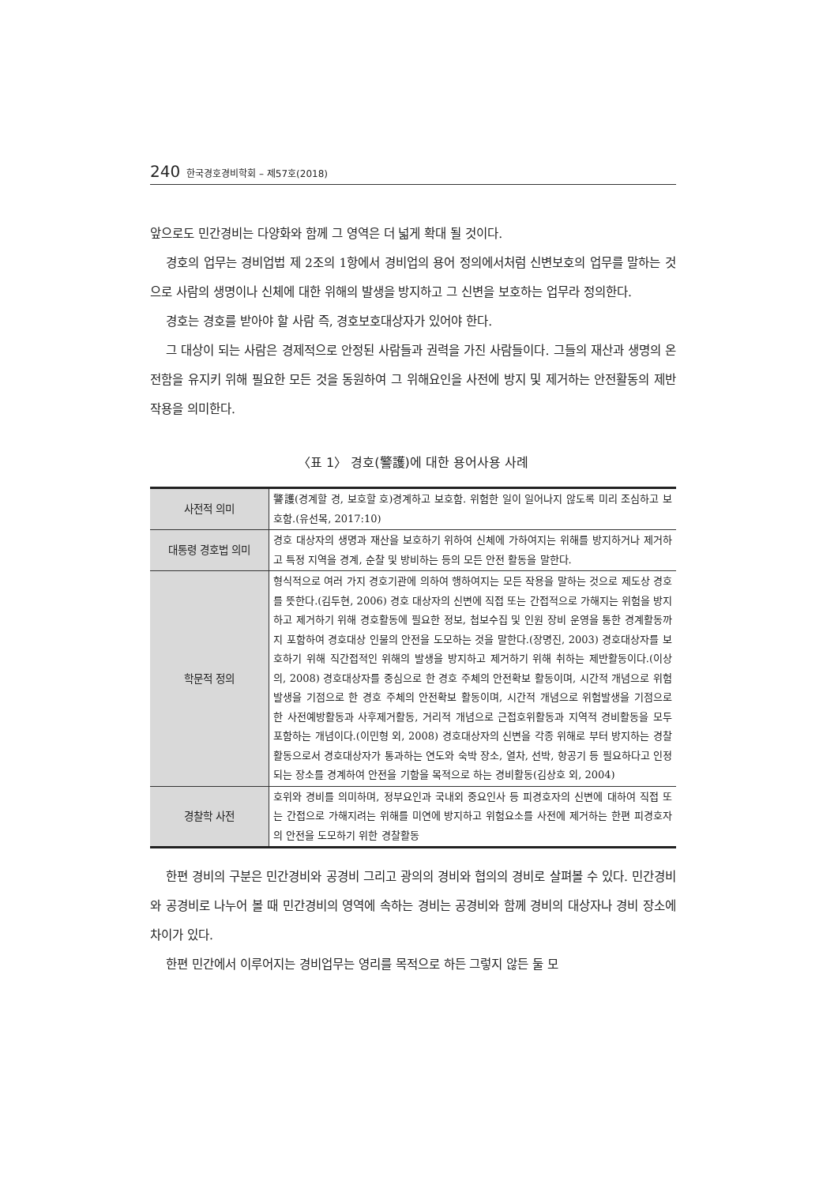240 한국경호경비학회 – 제57호(2018)
앞으로도 민간경비는 다양화와 함께 그 영역은 더 넓게 확대 될 것이다.
경호의 업무는 경비업법 제 2조의 1항에서 경비업의 용어 정의에서처럼 신변보호의 업무를 말하는 것으로 사람의 생명이나 신체에 대한 위해의 발생을 방지하고 그 신변을 보호하는 업무라 정의한다.
경호는 경호를 받아야 할 사람 즉, 경호보호대상자가 있어야 한다.
그 대상이 되는 사람은 경제적으로 안정된 사람들과 권력을 가진 사람들이다. 그들의 재산과 생명의 온전함을 유지키 위해 필요한 모든 것을 동원하여 그 위해요인을 사전에 방지 및 제거하는 안전활동의 제반작용을 의미한다.
〈표 1〉 경호(警護)에 대한 용어사용 사례
| 사전적 의미 | 警護(경계할 경, 보호할 호)경계하고 보호함. 위험한 일이 일어나지 않도록 미리 조심하고 보호함.(유선목, 2017:10) |
| 대통령 경호법 의미 | 경호 대상자의 생명과 재산을 보호하기 위하여 신체에 가하여지는 위해를 방지하거나 제거하고 특정 지역을 경계, 순찰 및 방비하는 등의 모든 안전 활동을 말한다. |
| 학문적 정의 | 형식적으로 여러 가지 경호기관에 의하여 행하여지는 모든 작용을 말하는 것으로 제도상 경호를 뜻한다.(김두현, 2006) 경호 대상자의 신변에 직접 또는 간접적으로 가해지는 위험을 방지하고 제거하기 위해 경호활동에 필요한 정보, 첩보수집 및 인원 장비 운영을 통한 경계활동까지 포함하여 경호대상 인물의 안전을 도모하는 것을 말한다.(장명진, 2003) 경호대상자를 보호하기 위해 직간접적인 위해의 발생을 방지하고 제거하기 위해 취하는 제반활동이다.(이상의, 2008) 경호대상자를 중심으로 한 경호 주체의 안전확보 활동이며, 시간적 개념으로 위험발생을 기점으로 한 경호 주체의 안전확보 활동이며, 시간적 개념으로 위험발생을 기점으로 한 사전예방활동과 사후제거활동, 거리적 개념으로 근접호위활동과 지역적 경비활동을 모두 포함하는 개념이다.(이민형 외, 2008) 경호대상자의 신변을 각종 위해로 부터 방지하는 경찰활동으로서 경호대상자가 통과하는 연도와 숙박 장소, 열차, 선박, 항공기 등 필요하다고 인정되는 장소를 경계하여 안전을 기함을 목적으로 하는 경비활동(김상호 외, 2004) |
| 경찰학 사전 | 호위와 경비를 의미하며, 정부요인과 국내외 중요인사 등 피경호자의 신변에 대하여 직접 또는 간접으로 가해지려는 위해를 미연에 방지하고 위험요소를 사전에 제거하는 한편 피경호자의 안전을 도모하기 위한 경찰활동 |
한편 경비의 구분은 민간경비와 공경비 그리고 광의의 경비와 협의의 경비로 살펴볼 수 있다. 민간경비와 공경비로 나누어 볼 때 민간경비의 영역에 속하는 경비는 공경비와 함께 경비의 대상자나 경비 장소에 차이가 있다.
한편 민간에서 이루어지는 경비업무는 영리를 목적으로 하든 그렇지 않든 둘 모